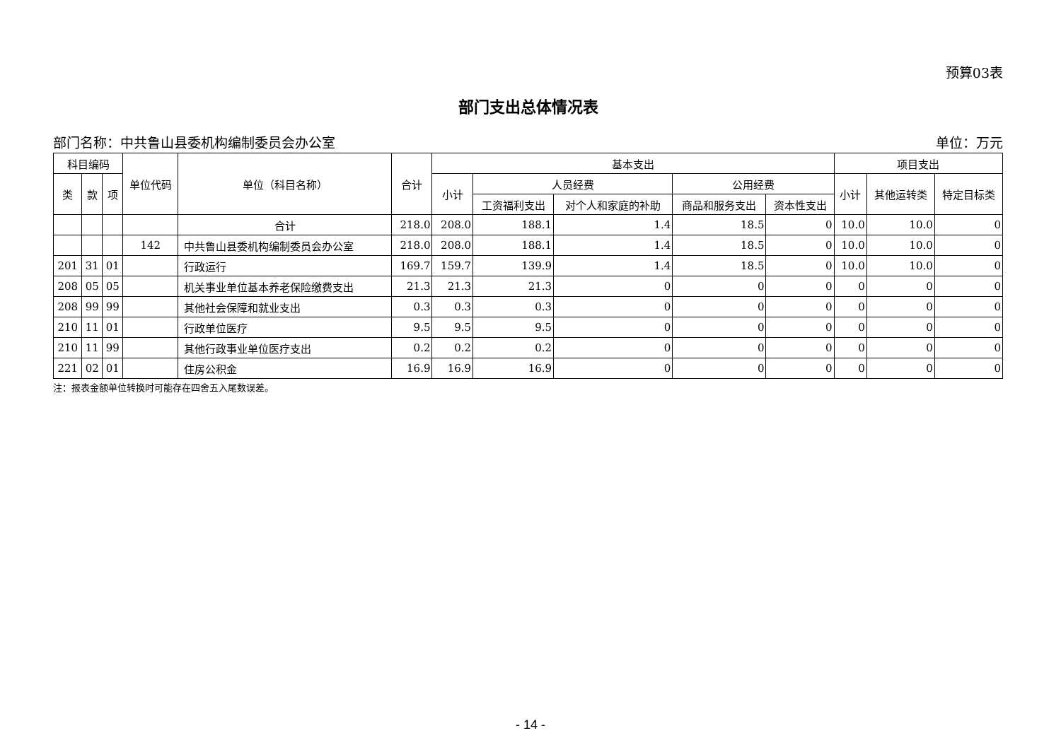预算03表
部门支出总体情况表
部门名称：中共鲁山县委机构编制委员会办公室 单位：万元
| 科目编码 | | | 单位代码 | 单位（科目名称） | 合计 | 基本支出 | | | | | 项目支出 | | |
| --- | --- | --- | --- | --- | --- | --- | --- | --- | --- | --- | --- | --- | --- |
| 类 | 款 | 项 | | | | 小计 | 人员经费 | | 公用经费 | | 小计 | 其他运转类 | 特定目标类 |
| | | | | | | | 工资福利支出 | 对个人和家庭的补助 | 商品和服务支出 | 资本性支出 | | | |
| | | | | 合计 | 218.0 | 208.0 | 188.1 | 1.4 | 18.5 | 0 | 10.0 | 10.0 | 0 |
| | | | 142 | 中共鲁山县委机构编制委员会办公室 | 218.0 | 208.0 | 188.1 | 1.4 | 18.5 | 0 | 10.0 | 10.0 | 0 |
| 201 | 31 | 01 | | 行政运行 | 169.7 | 159.7 | 139.9 | 1.4 | 18.5 | 0 | 10.0 | 10.0 | 0 |
| 208 | 05 | 05 | | 机关事业单位基本养老保险缴费支出 | 21.3 | 21.3 | 21.3 | 0 | 0 | 0 | 0 | 0 | 0 |
| 208 | 99 | 99 | | 其他社会保障和就业支出 | 0.3 | 0.3 | 0.3 | 0 | 0 | 0 | 0 | 0 | 0 |
| 210 | 11 | 01 | | 行政单位医疗 | 9.5 | 9.5 | 9.5 | 0 | 0 | 0 | 0 | 0 | 0 |
| 210 | 11 | 99 | | 其他行政事业单位医疗支出 | 0.2 | 0.2 | 0.2 | 0 | 0 | 0 | 0 | 0 | 0 |
| 221 | 02 | 01 | | 住房公积金 | 16.9 | 16.9 | 16.9 | 0 | 0 | 0 | 0 | 0 | 0 |
注：报表金额单位转换时可能存在四舍五入尾数误差。
- 14 -